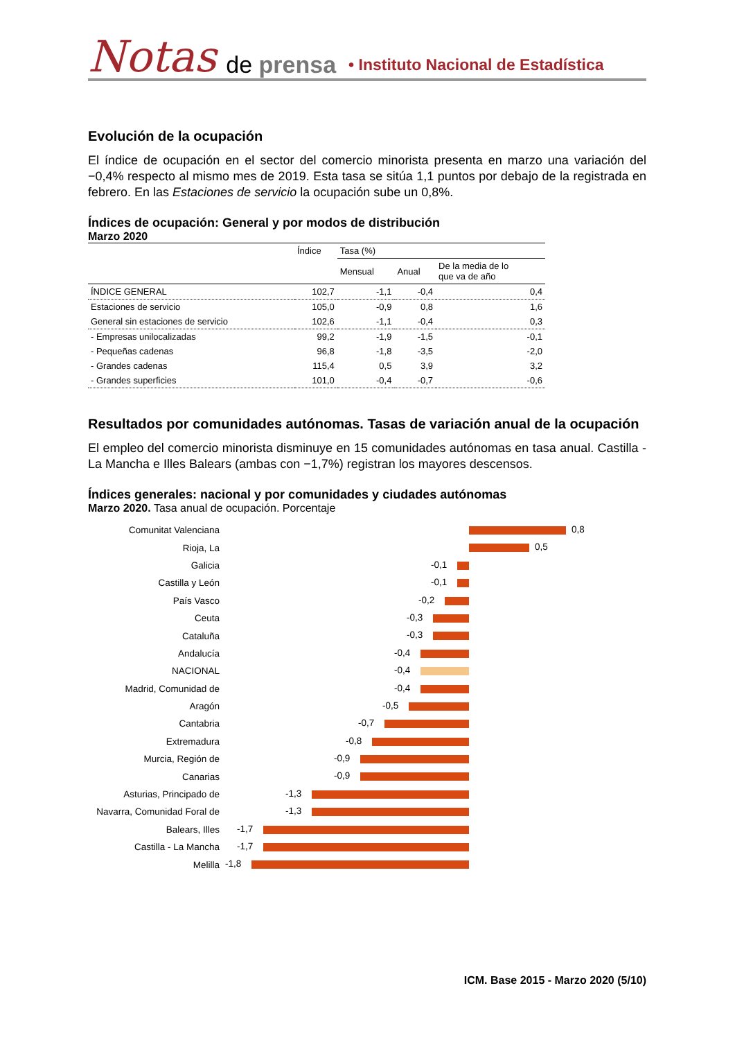Notas de prensa • Instituto Nacional de Estadística
Evolución de la ocupación
El índice de ocupación en el sector del comercio minorista presenta en marzo una variación del −0,4% respecto al mismo mes de 2019. Esta tasa se sitúa 1,1 puntos por debajo de la registrada en febrero. En las Estaciones de servicio la ocupación sube un 0,8%.
Índices de ocupación: General y por modos de distribución
Marzo 2020
| | Índice | Tasa (%) | | |
| --- | --- | --- | --- | --- |
| | | Mensual | Anual | De la media de lo que va de año |
| ÍNDICE GENERAL | 102,7 | -1,1 | -0,4 | 0,4 |
| Estaciones de servicio | 105,0 | -0,9 | 0,8 | 1,6 |
| General sin estaciones de servicio | 102,6 | -1,1 | -0,4 | 0,3 |
| - Empresas unilocalizadas | 99,2 | -1,9 | -1,5 | -0,1 |
| - Pequeñas cadenas | 96,8 | -1,8 | -3,5 | -2,0 |
| - Grandes cadenas | 115,4 | 0,5 | 3,9 | 3,2 |
| - Grandes superficies | 101,0 | -0,4 | -0,7 | -0,6 |
Resultados por comunidades autónomas. Tasas de variación anual de la ocupación
El empleo del comercio minorista disminuye en 15 comunidades autónomas en tasa anual. Castilla - La Mancha e Illes Balears (ambas con −1,7%) registran los mayores descensos.
Índices generales: nacional y por comunidades y ciudades autónomas
Marzo 2020. Tasa anual de ocupación. Porcentaje
Comunitat Valenciana
0,8
Rioja, La
0,5
Galicia
-0,1
Castilla y León
-0,1
País Vasco
-0,2
Ceuta
-0,3
Cataluña
-0,3
Andalucía
-0,4
NACIONAL
-0,4
Madrid, Comunidad de
-0,4
Aragón
-0,5
Cantabria
-0,7
Extremadura
-0,8
Murcia, Región de
-0,9
Canarias
-0,9
Asturias, Principado de
-1,3
Navarra, Comunidad Foral de
-1,3
Balears, Illes
-1,7
Castilla - La Mancha
-1,7
Melilla
-1,8
ICM. Base 2015 - Marzo 2020 (5/10)